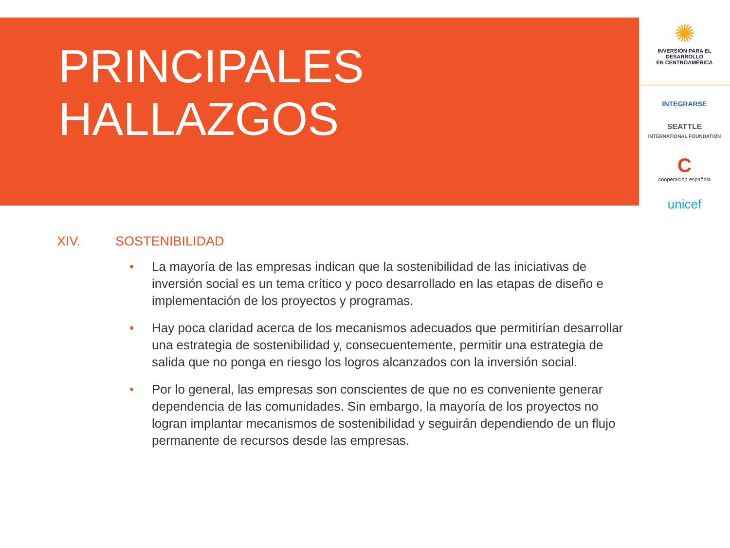PRINCIPALES
HALLAZGOS
✺
INVERSIÓN PARA EL DESARROLLO
EN CENTROAMÉRICA
INTEGRARSE
SEATTLE
INTERNATIONAL FOUNDATION
C
cooperación española
unicef
XIV. SOSTENIBILIDAD
• La mayoría de las empresas indican que la sostenibilidad de las iniciativas de inversión social es un tema crítico y poco desarrollado en las etapas de diseño e implementación de los proyectos y programas.
• Hay poca claridad acerca de los mecanismos adecuados que permitirían desarrollar una estrategia de sostenibilidad y, consecuentemente, permitir una estrategia de salida que no ponga en riesgo los logros alcanzados con la inversión social.
• Por lo general, las empresas son conscientes de que no es conveniente generar dependencia de las comunidades. Sin embargo, la mayoría de los proyectos no logran implantar mecanismos de sostenibilidad y seguirán dependiendo de un flujo permanente de recursos desde las empresas.